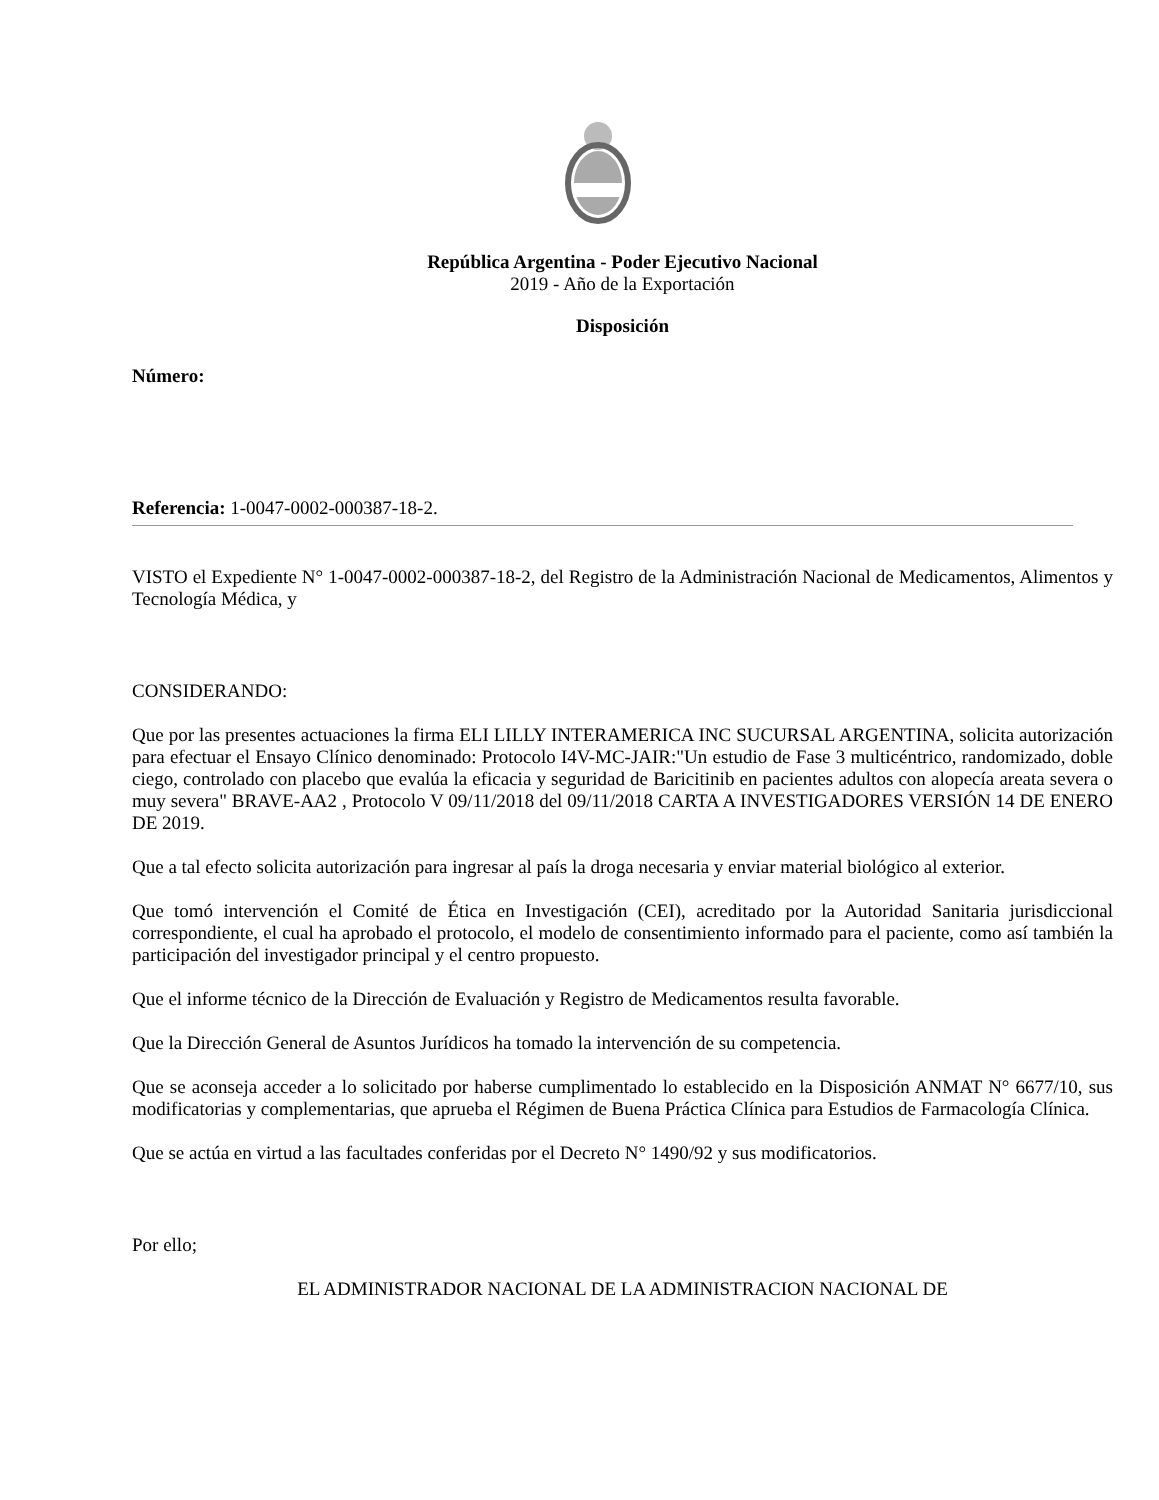República Argentina - Poder Ejecutivo Nacional
2019 - Año de la Exportación
Disposición
Número:
Referencia: 1-0047-0002-000387-18-2.
VISTO el Expediente N° 1-0047-0002-000387-18-2, del Registro de la Administración Nacional de Medicamentos, Alimentos y Tecnología Médica, y
CONSIDERANDO:
Que por las presentes actuaciones la firma ELI LILLY INTERAMERICA INC SUCURSAL ARGENTINA, solicita autorización para efectuar el Ensayo Clínico denominado: Protocolo I4V-MC-JAIR:"Un estudio de Fase 3 multicéntrico, randomizado, doble ciego, controlado con placebo que evalúa la eficacia y seguridad de Baricitinib en pacientes adultos con alopecía areata severa o muy severa" BRAVE-AA2 , Protocolo V 09/11/2018 del 09/11/2018 CARTA A INVESTIGADORES VERSIÓN 14 DE ENERO DE 2019.
Que a tal efecto solicita autorización para ingresar al país la droga necesaria y enviar material biológico al exterior.
Que tomó intervención el Comité de Ética en Investigación (CEI), acreditado por la Autoridad Sanitaria jurisdiccional correspondiente, el cual ha aprobado el protocolo, el modelo de consentimiento informado para el paciente, como así también la participación del investigador principal y el centro propuesto.
Que el informe técnico de la Dirección de Evaluación y Registro de Medicamentos resulta favorable.
Que la Dirección General de Asuntos Jurídicos ha tomado la intervención de su competencia.
Que se aconseja acceder a lo solicitado por haberse cumplimentado lo establecido en la Disposición ANMAT N° 6677/10, sus modificatorias y complementarias, que aprueba el Régimen de Buena Práctica Clínica para Estudios de Farmacología Clínica.
Que se actúa en virtud a las facultades conferidas por el Decreto N° 1490/92 y sus modificatorios.
Por ello;
EL ADMINISTRADOR NACIONAL DE LA ADMINISTRACION NACIONAL DE